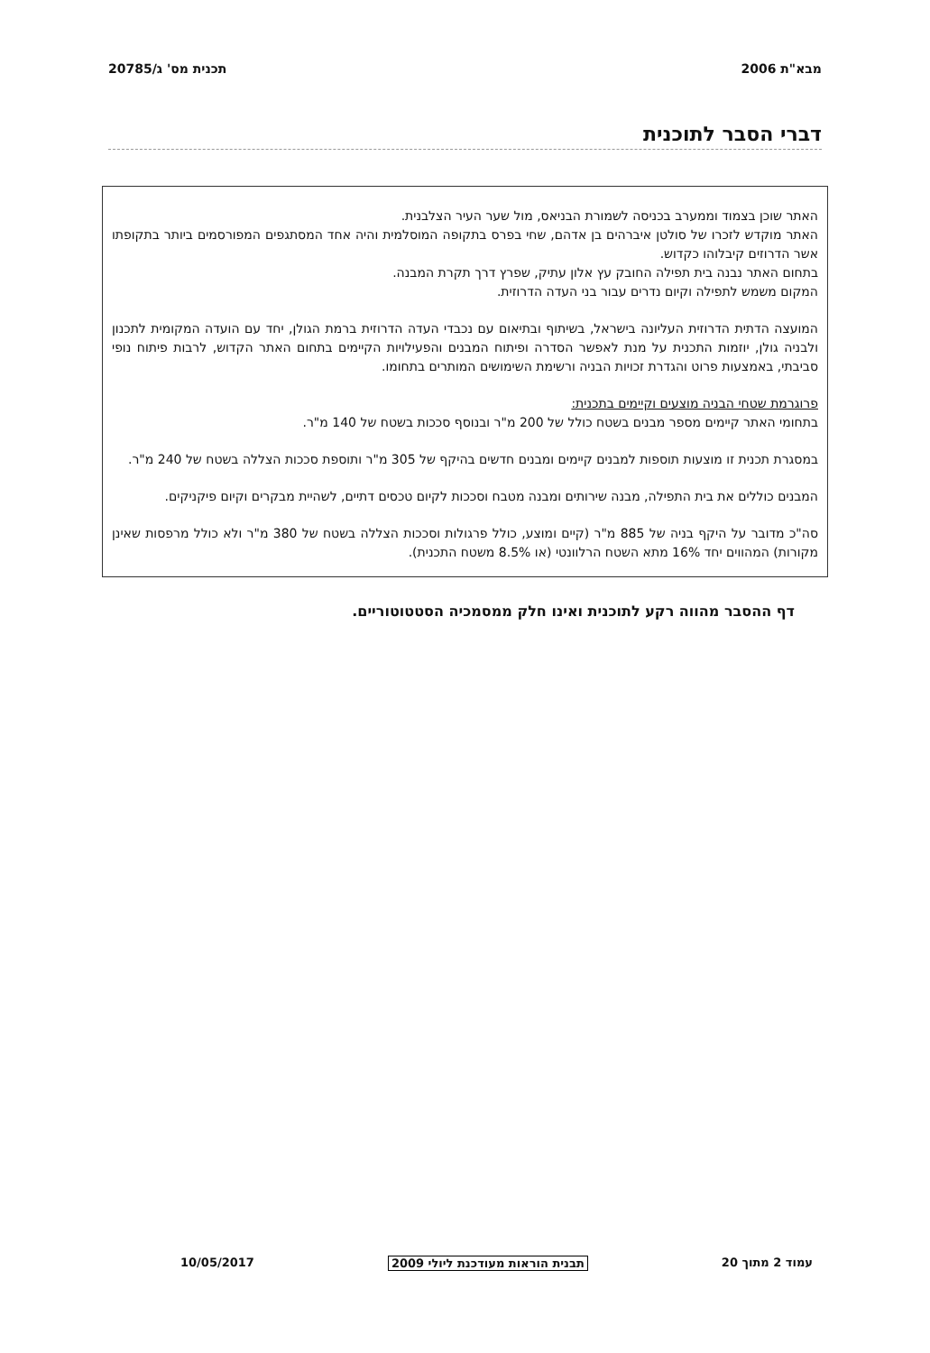מבא"ת 2006 תכנית מס' ג/20785
דברי הסבר לתוכנית
האתר שוכן בצמוד וממערב בכניסה לשמורת הבניאס, מול שער העיר הצלבנית.
האתר מוקדש לזכרו של סולטן איברהים בן אדהם, שחי בפרס בתקופה המוסלמית והיה אחד המסתגפים המפורסמים ביותר בתקופתו אשר הדרוזים קיבלוהו כקדוש.
בתחום האתר נבנה בית תפילה החובק עץ אלון עתיק, שפרץ דרך תקרת המבנה.
המקום משמש לתפילה וקיום נדרים עבור בני העדה הדרוזית.
המועצה הדתית הדרוזית העליונה בישראל, בשיתוף ובתיאום עם נכבדי העדה הדרוזית ברמת הגולן, יחד עם הועדה המקומית לתכנון ולבניה גולן, יוזמות התכנית על מנת לאפשר הסדרה ופיתוח המבנים והפעילויות הקיימים בתחום האתר הקדוש, לרבות פיתוח נופי סביבתי, באמצעות פרוט והגדרת זכויות הבניה ורשימת השימושים המותרים בתחומו.
פרוגרמת שטחי הבניה מוצעים וקיימים בתכנית:
בתחומי האתר קיימים מספר מבנים בשטח כולל של 200 מ"ר ובנוסף סככות בשטח של 140 מ"ר.
במסגרת תכנית זו מוצעות תוספות למבנים קיימים ומבנים חדשים בהיקף של 305 מ"ר ותוספת סככות הצללה בשטח של 240 מ"ר.
המבנים כוללים את בית התפילה, מבנה שירותים ומבנה מטבח וסככות לקיום טכסים דתיים, לשהיית מבקרים וקיום פיקניקים.
סה"כ מדובר על היקף בניה של 885 מ"ר (קיים ומוצע, כולל פרגולות וסככות הצללה בשטח של 380 מ"ר ולא כולל מרפסות שאינן מקורות) המהווים יחד 16% מתא השטח הרלוונטי (או 8.5% משטח התכנית).
דף ההסבר מהווה רקע לתוכנית ואינו חלק ממסמכיה הסטטוטוריים.
עמוד 2 מתוך 20 תבנית הוראות מעודכנת ליולי 2009 10/05/2017